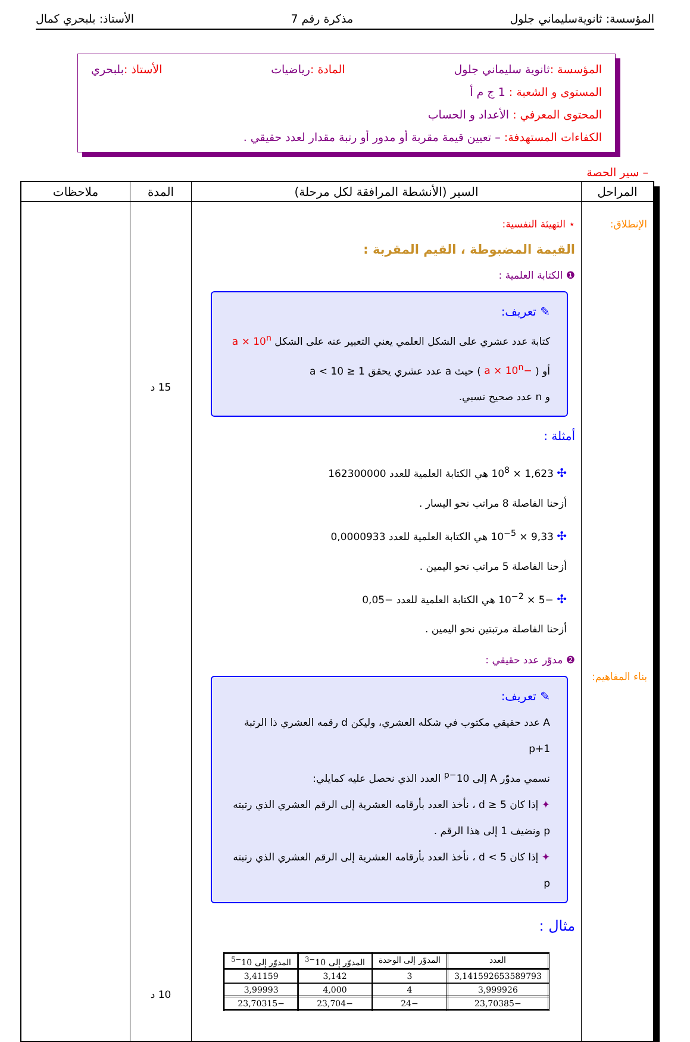المؤسسة: ثانويةسليماني جلول مذكرة رقم 7 الأستاذ: بلبحري كمال
المؤسسة : ثانوية سليماني جلول المادة : رياضيات الأستاذ : بلبحري
المستوى و الشعبة : 1 ج م أ
المحتوى المعرفي : الأعداد و الحساب
الكفاءات المستهدفة: – تعيين قيمة مقربة أو مدور أو رتبة مقدار لعدد حقيقي .
– سير الحصة
| المراحل | السير (الأنشطة المرافقة لكل مرحلة) | المدة | ملاحظات |
| --- | --- | --- | --- |
| الإنطلاق: بناء المفاهيم: | ⋆ التهيئة النفسية: القيمة المضبوطة ، القيم المقربة : ❶ الكتابة العلمية : ✎ تعريف: كتابة عدد عشري على الشكل العلمي يعني التعبير عنه على الشكل a × 10<sup>n</sup> أو ( −a × 10<sup>n</sup> ) حيث a عدد عشري يحقق 1 ≤ a < 10 و n عدد صحيح نسبي. أمثلة : ✣ 1,623 × 10<sup>8</sup> هي الكتابة العلمية للعدد 162300000 أزحنا الفاصلة 8 مراتب نحو اليسار . ✣ 9,33 × 10<sup>−5</sup> هي الكتابة العلمية للعدد 0,0000933 أزحنا الفاصلة 5 مراتب نحو اليمين . ✣ −5 × 10<sup>−2</sup> هي الكتابة العلمية للعدد −0,05 أزحنا الفاصلة مرتبتين نحو اليمين . ❷ مدوّر عدد حقيقي : ✎ تعريف: A عدد حقيقي مكتوب في شكله العشري، وليكن d رقمه العشري ذا الرتبة p+1 نسمي مدوّر A إلى 10<sup>−p</sup> العدد الذي نحصل عليه كمايلي: ✦ إذا كان d ≥ 5 ، نأخذ العدد بأرقامه العشرية إلى الرقم العشري الذي رتبته p ونضيف 1 إلى هذا الرقم . ✦ إذا كان d < 5 ، نأخذ العدد بأرقامه العشرية إلى الرقم العشري الذي رتبته p مثال : / العدد / المدوّر إلى الوحدة / المدوّر إلى 10<sup>−3</sup> / المدوّر إلى 10<sup>−5</sup> / / --- / --- / --- / --- / / 3,141592653589793 / 3 / 3,142 / 3,41159 / / 3,999926 / 4 / 4,000 / 3,99993 / / −23,70385 / −24 / −23,704 / −23,70315 / | 15 د 10 د | |